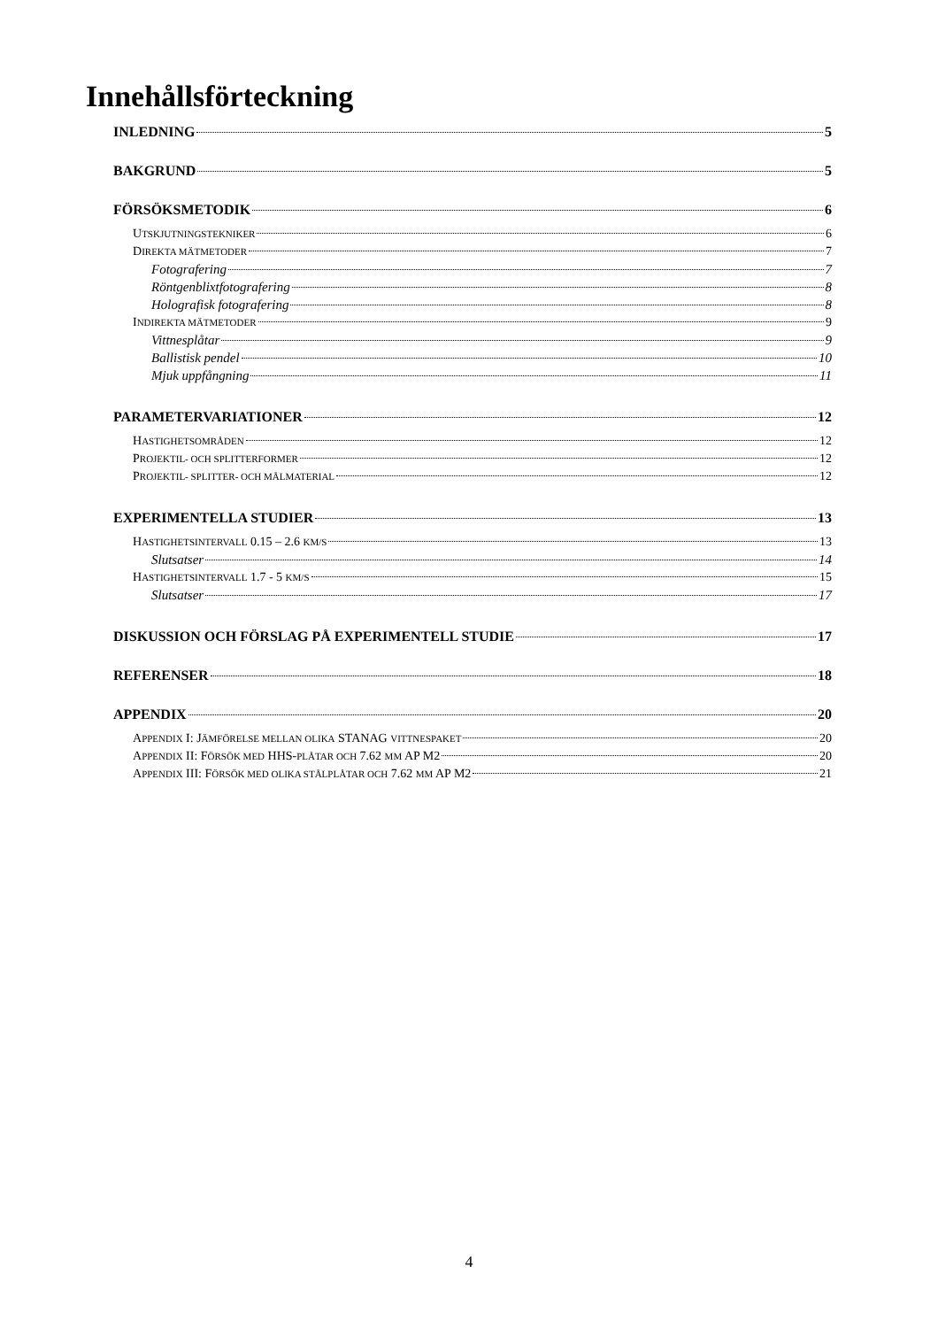Innehållsförteckning
INLEDNING 5
BAKGRUND 5
FÖRSÖKSMETODIK 6
UTSKJUTNINGSTEKNIKER 6
DIREKTA MÄTMETODER 7
Fotografering 7
Röntgenblixtfotografering 8
Holografisk fotografering 8
INDIREKTA MÄTMETODER 9
Vittnesplåtar 9
Ballistisk pendel 10
Mjuk uppfångning 11
PARAMETERVARIATIONER 12
HASTIGHETSOMRÅDEN 12
PROJEKTIL- OCH SPLITTERFORMER 12
PROJEKTIL- SPLITTER- OCH MÅLMATERIAL 12
EXPERIMENTELLA STUDIER 13
HASTIGHETSINTERVALL 0.15 – 2.6 KM/S 13
Slutsatser 14
HASTIGHETSINTERVALL 1.7 - 5 KM/S 15
Slutsatser 17
DISKUSSION OCH FÖRSLAG PÅ EXPERIMENTELL STUDIE 17
REFERENSER 18
APPENDIX 20
APPENDIX I: JÄMFÖRELSE MELLAN OLIKA STANAG VITTNESPAKET 20
APPENDIX II: FÖRSÖK MED HHS-PLÅTAR OCH 7.62 MM AP M2 20
APPENDIX III: FÖRSÖK MED OLIKA STÅLPLÅTAR OCH 7.62 MM AP M2 21
4